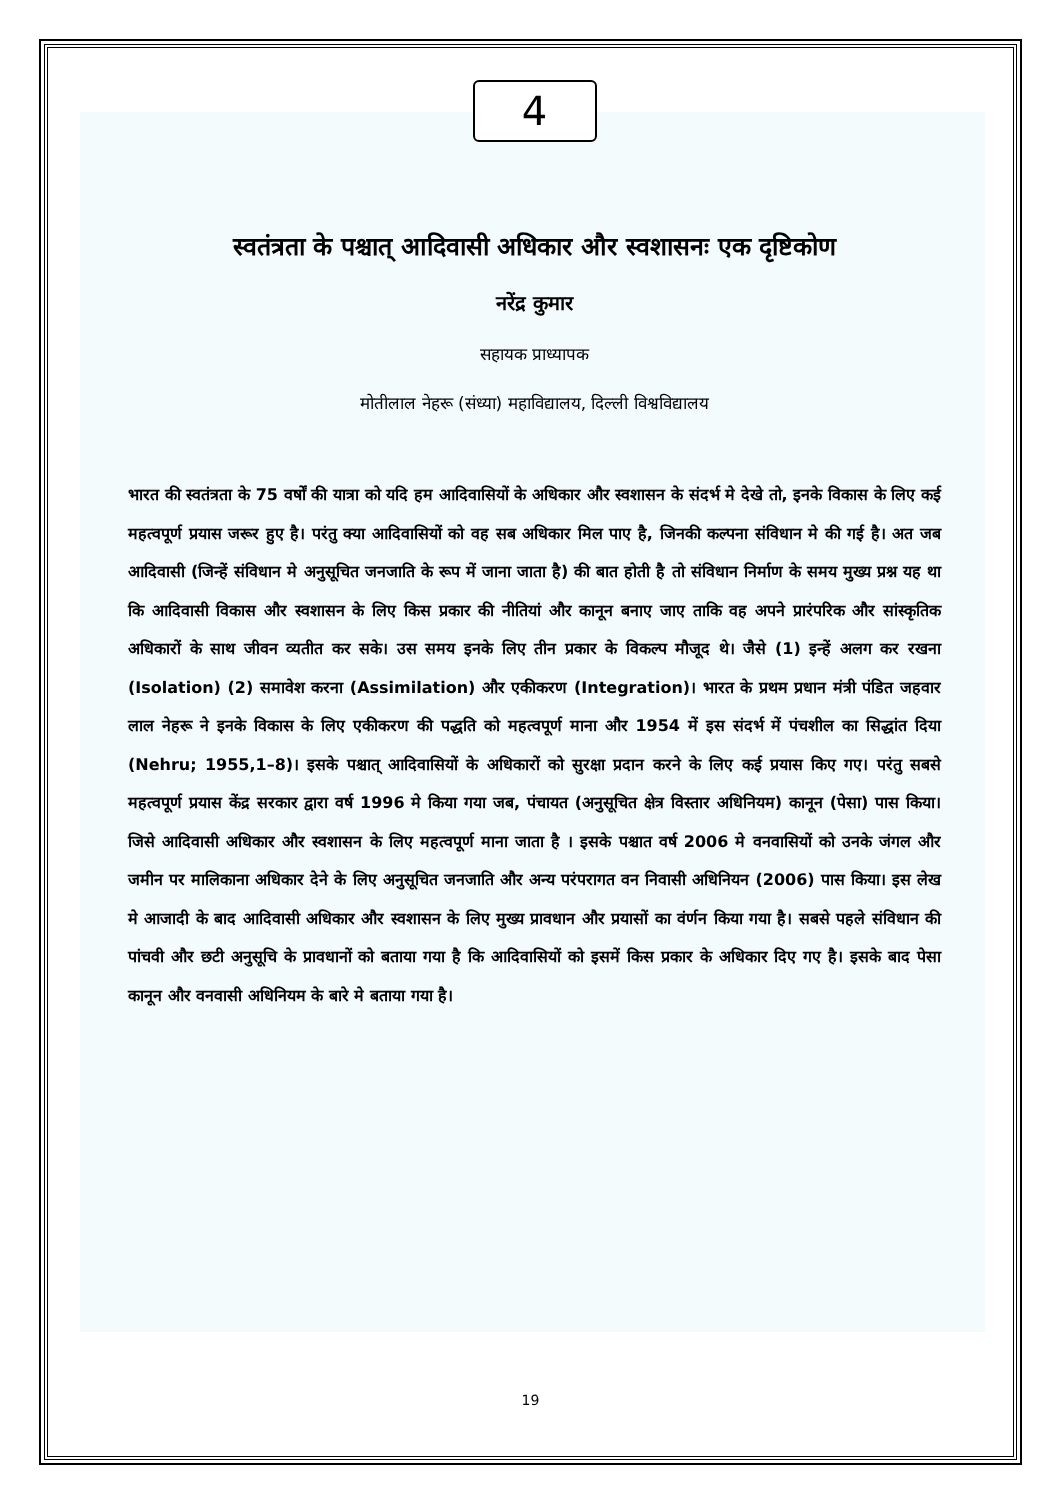4
स्वतंत्रता के पश्चात् आदिवासी अधिकार और स्वशासनः एक दृष्टिकोण
नरेंद्र कुमार
सहायक प्राध्यापक
मोतीलाल नेहरू (संध्या) महाविद्यालय, दिल्ली विश्वविद्यालय
भारत की स्वतंत्रता के 75 वर्षों की यात्रा को यदि हम आदिवासियों के अधिकार और स्वशासन के संदर्भ मे देखे तो, इनके विकास के लिए कई महत्वपूर्ण प्रयास जरूर हुए है। परंतु क्या आदिवासियों को वह सब अधिकार मिल पाए है, जिनकी कल्पना संविधान मे की गई है। अत जब आदिवासी (जिन्हें संविधान मे अनुसूचित जनजाति के रूप में जाना जाता है) की बात होती है तो संविधान निर्माण के समय मुख्य प्रश्न यह था कि आदिवासी विकास और स्वशासन के लिए किस प्रकार की नीतियां और कानून बनाए जाए ताकि वह अपने प्रारंपरिक और सांस्कृतिक अधिकारों के साथ जीवन व्यतीत कर सके। उस समय इनके लिए तीन प्रकार के विकल्प मौजूद थे। जैसे (1) इन्हें अलग कर रखना (Isolation) (2) समावेश करना (Assimilation) और एकीकरण (Integration)। भारत के प्रथम प्रधान मंत्री पंडित जहवार लाल नेहरू ने इनके विकास के लिए एकीकरण की पद्धति को महत्वपूर्ण माना और 1954 में इस संदर्भ में पंचशील का सिद्धांत दिया (Nehru; 1955,1–8)। इसके पश्चात् आदिवासियों के अधिकारों को सुरक्षा प्रदान करने के लिए कई प्रयास किए गए। परंतु सबसे महत्वपूर्ण प्रयास केंद्र सरकार द्वारा वर्ष 1996 मे किया गया जब, पंचायत (अनुसूचित क्षेत्र विस्तार अधिनियम) कानून (पेसा) पास किया। जिसे आदिवासी अधिकार और स्वशासन के लिए महत्वपूर्ण माना जाता है । इसके पश्चात वर्ष 2006 मे वनवासियों को उनके जंगल और जमीन पर मालिकाना अधिकार देने के लिए अनुसूचित जनजाति और अन्य परंपरागत वन निवासी अधिनियन (2006) पास किया। इस लेख मे आजादी के बाद आदिवासी अधिकार और स्वशासन के लिए मुख्य प्रावधान और प्रयासों का वंर्णन किया गया है। सबसे पहले संविधान की पांचवी और छटी अनुसूचि के प्रावधानों को बताया गया है कि आदिवासियों को इसमें किस प्रकार के अधिकार दिए गए है। इसके बाद पेसा कानून और वनवासी अधिनियम के बारे मे बताया गया है।
19